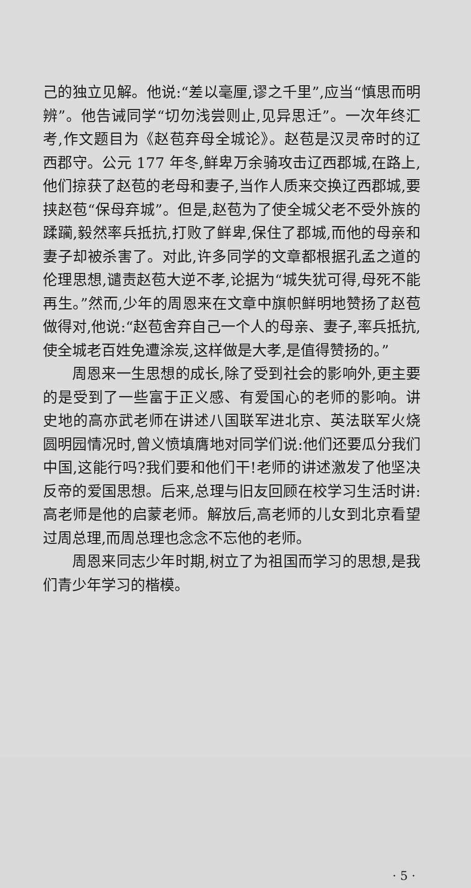己的独立见解。他说:“差以毫厘,谬之千里”,应当“慎思而明辨”。他告诫同学“切勿浅尝则止,见异思迁”。一次年终汇考,作文题目为《赵苞弃母全城论》。赵苞是汉灵帝时的辽西郡守。公元 177 年冬,鲜卑万余骑攻击辽西郡城,在路上,他们掠获了赵苞的老母和妻子,当作人质来交换辽西郡城,要挟赵苞“保母弃城”。但是,赵苞为了使全城父老不受外族的蹂躏,毅然率兵抵抗,打败了鲜卑,保住了郡城,而他的母亲和妻子却被杀害了。对此,许多同学的文章都根据孔孟之道的伦理思想,谴责赵苞大逆不孝,论据为“城失犹可得,母死不能再生。”然而,少年的周恩来在文章中旗帜鲜明地赞扬了赵苞做得对,他说:“赵苞舍弃自己一个人的母亲、妻子,率兵抵抗,使全城老百姓免遭涂炭,这样做是大孝,是值得赞扬的。”
周恩来一生思想的成长,除了受到社会的影响外,更主要的是受到了一些富于正义感、有爱国心的老师的影响。讲史地的高亦武老师在讲述八国联军进北京、英法联军火烧圆明园情况时,曾义愤填膺地对同学们说:他们还要瓜分我们中国,这能行吗?我们要和他们干!老师的讲述激发了他坚决反帝的爱国思想。后来,总理与旧友回顾在校学习生活时讲:高老师是他的启蒙老师。解放后,高老师的儿女到北京看望过周总理,而周总理也念念不忘他的老师。
周恩来同志少年时期,树立了为祖国而学习的思想,是我们青少年学习的楷模。
· 5 ·